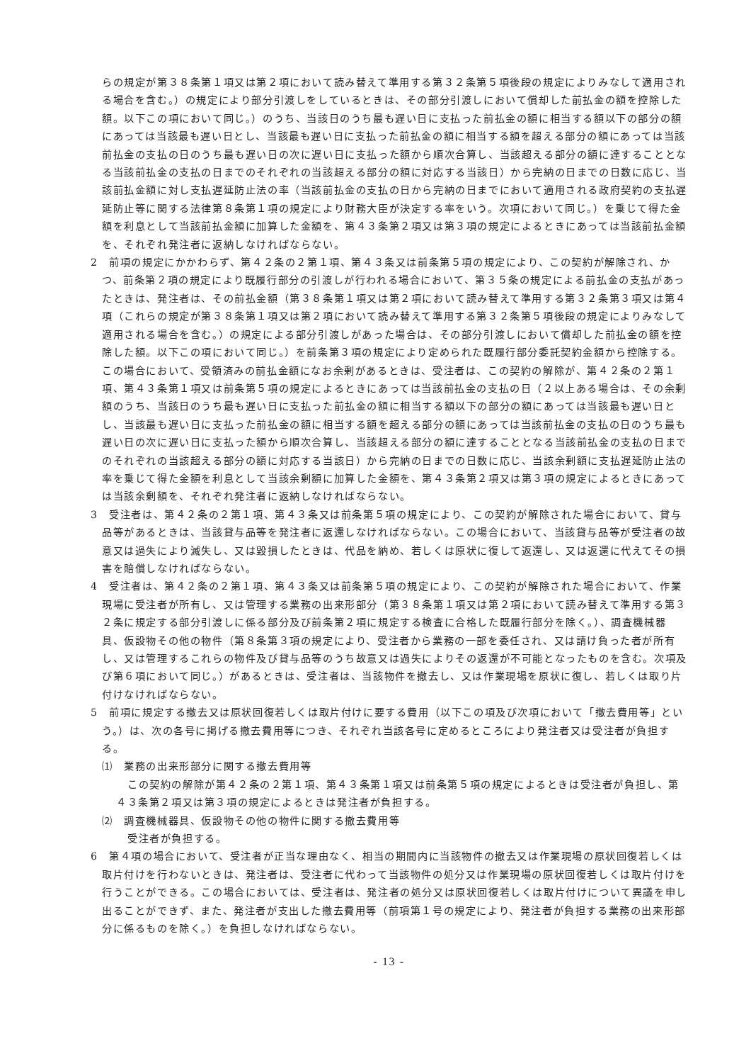らの規定が第３８条第１項又は第２項において読み替えて準用する第３２条第５項後段の規定によりみなして適用される場合を含む。）の規定により部分引渡しをしているときは、その部分引渡しにおいて償却した前払金の額を控除した額。以下この項において同じ。）のうち、当該日のうち最も遅い日に支払った前払金の額に相当する額以下の部分の額にあっては当該最も遅い日とし、当該最も遅い日に支払った前払金の額に相当する額を超える部分の額にあっては当該前払金の支払の日のうち最も遅い日の次に遅い日に支払った額から順次合算し、当該超える部分の額に達することとなる当該前払金の支払の日までのそれぞれの当該超える部分の額に対応する当該日）から完納の日までの日数に応じ、当該前払金額に対し支払遅延防止法の率（当該前払金の支払の日から完納の日までにおいて適用される政府契約の支払遅延防止等に関する法律第８条第１項の規定により財務大臣が決定する率をいう。次項において同じ。）を乗じて得た金額を利息として当該前払金額に加算した金額を、第４３条第２項又は第３項の規定によるときにあっては当該前払金額を、それぞれ発注者に返納しなければならない。
2　前項の規定にかかわらず、第４２条の２第１項、第４３条又は前条第５項の規定により、この契約が解除され、かつ、前条第２項の規定により既履行部分の引渡しが行われる場合において、第３５条の規定による前払金の支払があったときは、発注者は、その前払金額（第３８条第１項又は第２項において読み替えて準用する第３２条第３項又は第４項（これらの規定が第３８条第１項又は第２項において読み替えて準用する第３２条第５項後段の規定によりみなして適用される場合を含む。）の規定による部分引渡しがあった場合は、その部分引渡しにおいて償却した前払金の額を控除した額。以下この項において同じ。）を前条第３項の規定により定められた既履行部分委託契約金額から控除する。この場合において、受領済みの前払金額になお余剰があるときは、受注者は、この契約の解除が、第４２条の２第１項、第４３条第１項又は前条第５項の規定によるときにあっては当該前払金の支払の日（２以上ある場合は、その余剰額のうち、当該日のうち最も遅い日に支払った前払金の額に相当する額以下の部分の額にあっては当該最も遅い日とし、当該最も遅い日に支払った前払金の額に相当する額を超える部分の額にあっては当該前払金の支払の日のうち最も遅い日の次に遅い日に支払った額から順次合算し、当該超える部分の額に達することとなる当該前払金の支払の日までのそれぞれの当該超える部分の額に対応する当該日）から完納の日までの日数に応じ、当該余剰額に支払遅延防止法の率を乗じて得た金額を利息として当該余剰額に加算した金額を、第４３条第２項又は第３項の規定によるときにあっては当該余剰額を、それぞれ発注者に返納しなければならない。
3　受注者は、第４２条の２第１項、第４３条又は前条第５項の規定により、この契約が解除された場合において、貸与品等があるときは、当該貸与品等を発注者に返還しなければならない。この場合において、当該貸与品等が受注者の故意又は過失により滅失し、又は毀損したときは、代品を納め、若しくは原状に復して返還し、又は返還に代えてその損害を賠償しなければならない。
4　受注者は、第４２条の２第１項、第４３条又は前条第５項の規定により、この契約が解除された場合において、作業現場に受注者が所有し、又は管理する業務の出来形部分（第３８条第１項又は第２項において読み替えて準用する第３２条に規定する部分引渡しに係る部分及び前条第２項に規定する検査に合格した既履行部分を除く。）、調査機械器具、仮設物その他の物件（第８条第３項の規定により、受注者から業務の一部を委任され、又は請け負った者が所有し、又は管理するこれらの物件及び貸与品等のうち故意又は過失によりその返還が不可能となったものを含む。次項及び第６項において同じ。）があるときは、受注者は、当該物件を撤去し、又は作業現場を原状に復し、若しくは取り片付けなければならない。
5　前項に規定する撤去又は原状回復若しくは取片付けに要する費用（以下この項及び次項において「撤去費用等」という。）は、次の各号に掲げる撤去費用等につき、それぞれ当該各号に定めるところにより発注者又は受注者が負担する。
⑴　業務の出来形部分に関する撤去費用等
この契約の解除が第４２条の２第１項、第４３条第１項又は前条第５項の規定によるときは受注者が負担し、第４３条第２項又は第３項の規定によるときは発注者が負担する。
⑵　調査機械器具、仮設物その他の物件に関する撤去費用等
受注者が負担する。
6　第４項の場合において、受注者が正当な理由なく、相当の期間内に当該物件の撤去又は作業現場の原状回復若しくは取片付けを行わないときは、発注者は、受注者に代わって当該物件の処分又は作業現場の原状回復若しくは取片付けを行うことができる。この場合においては、受注者は、発注者の処分又は原状回復若しくは取片付けについて異議を申し出ることができず、また、発注者が支出した撤去費用等（前項第１号の規定により、発注者が負担する業務の出来形部分に係るものを除く。）を負担しなければならない。
- 13 -